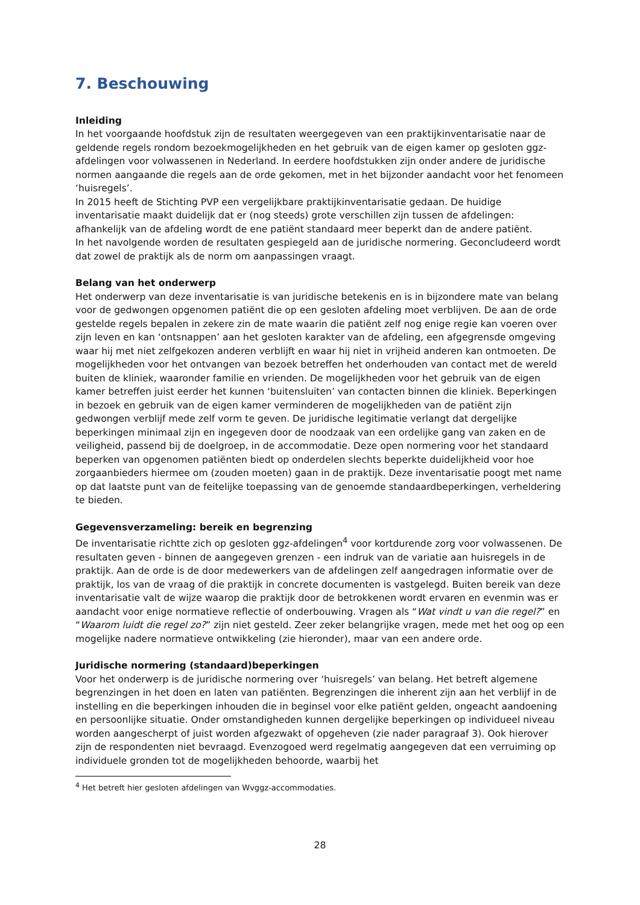7. Beschouwing
Inleiding
In het voorgaande hoofdstuk zijn de resultaten weergegeven van een praktijkinventarisatie naar de geldende regels rondom bezoekmogelijkheden en het gebruik van de eigen kamer op gesloten ggz-afdelingen voor volwassenen in Nederland. In eerdere hoofdstukken zijn onder andere de juridische normen aangaande die regels aan de orde gekomen, met in het bijzonder aandacht voor het fenomeen ‘huisregels’.
In 2015 heeft de Stichting PVP een vergelijkbare praktijkinventarisatie gedaan. De huidige inventarisatie maakt duidelijk dat er (nog steeds) grote verschillen zijn tussen de afdelingen: afhankelijk van de afdeling wordt de ene patiënt standaard meer beperkt dan de andere patiënt.
In het navolgende worden de resultaten gespiegeld aan de juridische normering. Geconcludeerd wordt dat zowel de praktijk als de norm om aanpassingen vraagt.
Belang van het onderwerp
Het onderwerp van deze inventarisatie is van juridische betekenis en is in bijzondere mate van belang voor de gedwongen opgenomen patiënt die op een gesloten afdeling moet verblijven. De aan de orde gestelde regels bepalen in zekere zin de mate waarin die patiënt zelf nog enige regie kan voeren over zijn leven en kan ‘ontsnappen’ aan het gesloten karakter van de afdeling, een afgegrensde omgeving waar hij met niet zelfgekozen anderen verblijft en waar hij niet in vrijheid anderen kan ontmoeten. De mogelijkheden voor het ontvangen van bezoek betreffen het onderhouden van contact met de wereld buiten de kliniek, waaronder familie en vrienden. De mogelijkheden voor het gebruik van de eigen kamer betreffen juist eerder het kunnen ‘buitensluiten’ van contacten binnen die kliniek. Beperkingen in bezoek en gebruik van de eigen kamer verminderen de mogelijkheden van de patiënt zijn gedwongen verblijf mede zelf vorm te geven. De juridische legitimatie verlangt dat dergelijke beperkingen minimaal zijn en ingegeven door de noodzaak van een ordelijke gang van zaken en de veiligheid, passend bij de doelgroep, in de accommodatie. Deze open normering voor het standaard beperken van opgenomen patiënten biedt op onderdelen slechts beperkte duidelijkheid voor hoe zorgaanbieders hiermee om (zouden moeten) gaan in de praktijk. Deze inventarisatie poogt met name op dat laatste punt van de feitelijke toepassing van de genoemde standaardbeperkingen, verheldering te bieden.
Gegevensverzameling: bereik en begrenzing
De inventarisatie richtte zich op gesloten ggz-afdelingen<sup>4</sup> voor kortdurende zorg voor volwassenen. De resultaten geven - binnen de aangegeven grenzen - een indruk van de variatie aan huisregels in de praktijk. Aan de orde is de door medewerkers van de afdelingen zelf aangedragen informatie over de praktijk, los van de vraag of die praktijk in concrete documenten is vastgelegd. Buiten bereik van deze inventarisatie valt de wijze waarop die praktijk door de betrokkenen wordt ervaren en evenmin was er aandacht voor enige normatieve reflectie of onderbouwing. Vragen als “Wat vindt u van die regel?” en “Waarom luidt die regel zo?” zijn niet gesteld. Zeer zeker belangrijke vragen, mede met het oog op een mogelijke nadere normatieve ontwikkeling (zie hieronder), maar van een andere orde.
Juridische normering (standaard)beperkingen
Voor het onderwerp is de juridische normering over ‘huisregels’ van belang. Het betreft algemene begrenzingen in het doen en laten van patiënten. Begrenzingen die inherent zijn aan het verblijf in de instelling en die beperkingen inhouden die in beginsel voor elke patiënt gelden, ongeacht aandoening en persoonlijke situatie. Onder omstandigheden kunnen dergelijke beperkingen op individueel niveau worden aangescherpt of juist worden afgezwakt of opgeheven (zie nader paragraaf 3). Ook hierover zijn de respondenten niet bevraagd. Evenzogoed werd regelmatig aangegeven dat een verruiming op individuele gronden tot de mogelijkheden behoorde, waarbij het
<sup>4</sup> Het betreft hier gesloten afdelingen van Wvggz-accommodaties.
28